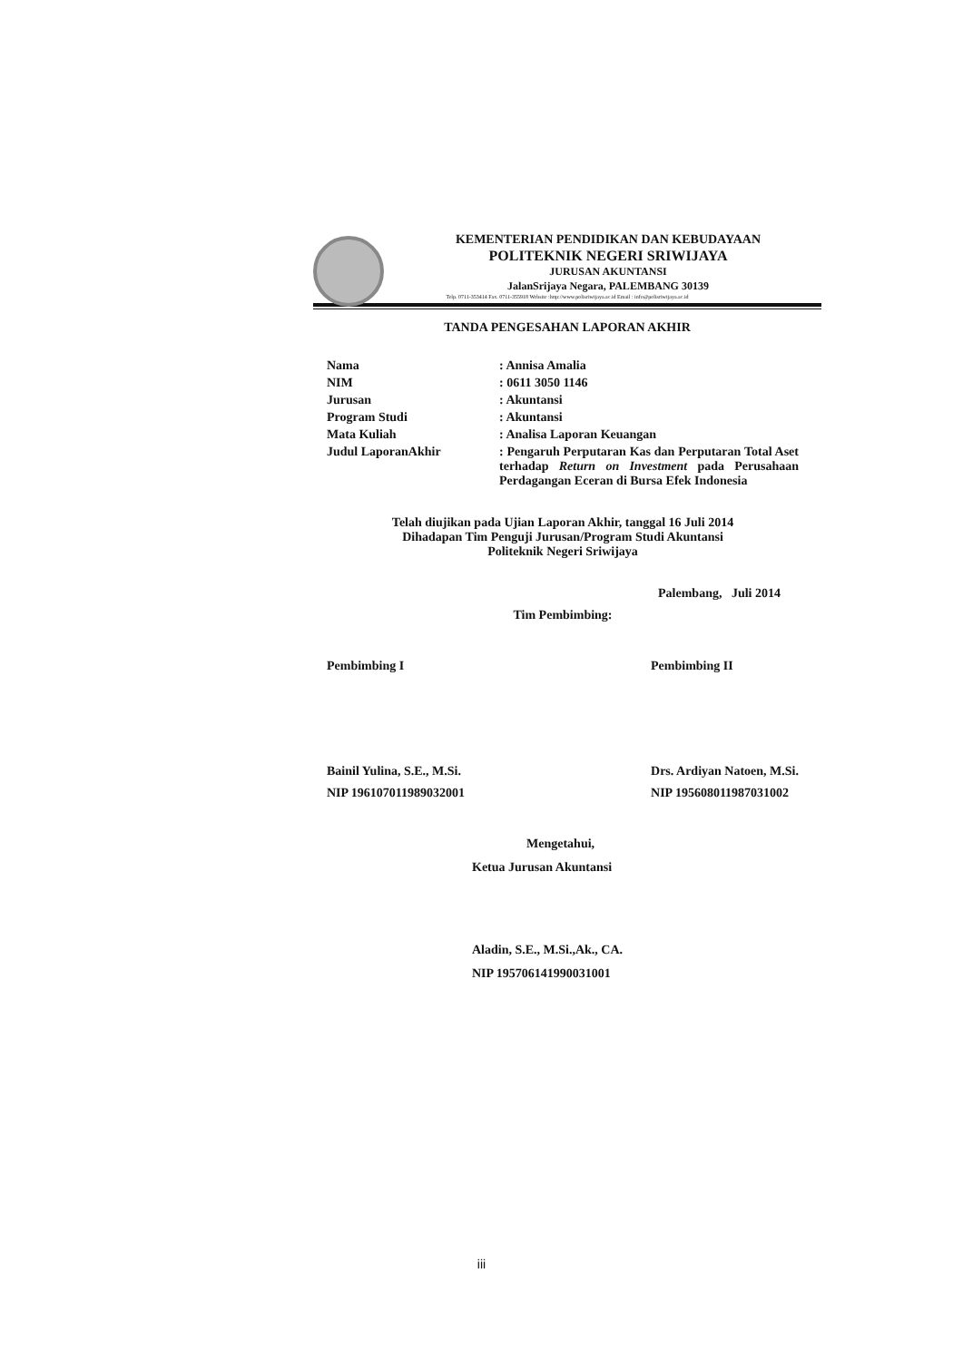KEMENTERIAN PENDIDIKAN DAN KEBUDAYAAN
POLITEKNIK NEGERI SRIWIJAYA
JURUSAN AKUNTANSI
JalanSrijaya Negara, PALEMBANG 30139
Telp. 0711-353414 Fax. 0711-355918 Website :http://www.polisriwijaya.ac.id Email : info@polisriwijaya.ac.id
TANDA PENGESAHAN LAPORAN AKHIR
Nama : Annisa Amalia
NIM : 0611 3050 1146
Jurusan : Akuntansi
Program Studi : Akuntansi
Mata Kuliah : Analisa Laporan Keuangan
Judul LaporanAkhir : Pengaruh Perputaran Kas dan Perputaran Total Aset terhadap Return on Investment pada Perusahaan Perdagangan Eceran di Bursa Efek Indonesia
Telah diujikan pada Ujian Laporan Akhir, tanggal 16 Juli 2014
Dihadapan Tim Penguji Jurusan/Program Studi Akuntansi
Politeknik Negeri Sriwijaya
Palembang, Juli 2014
Tim Pembimbing:
Pembimbing I
Bainil Yulina, S.E., M.Si.
NIP 196107011989032001
Pembimbing II
Drs. Ardiyan Natoen, M.Si.
NIP 195608011987031002
Mengetahui,
Ketua Jurusan Akuntansi
Aladin, S.E., M.Si.,Ak., CA.
NIP 195706141990031001
iii